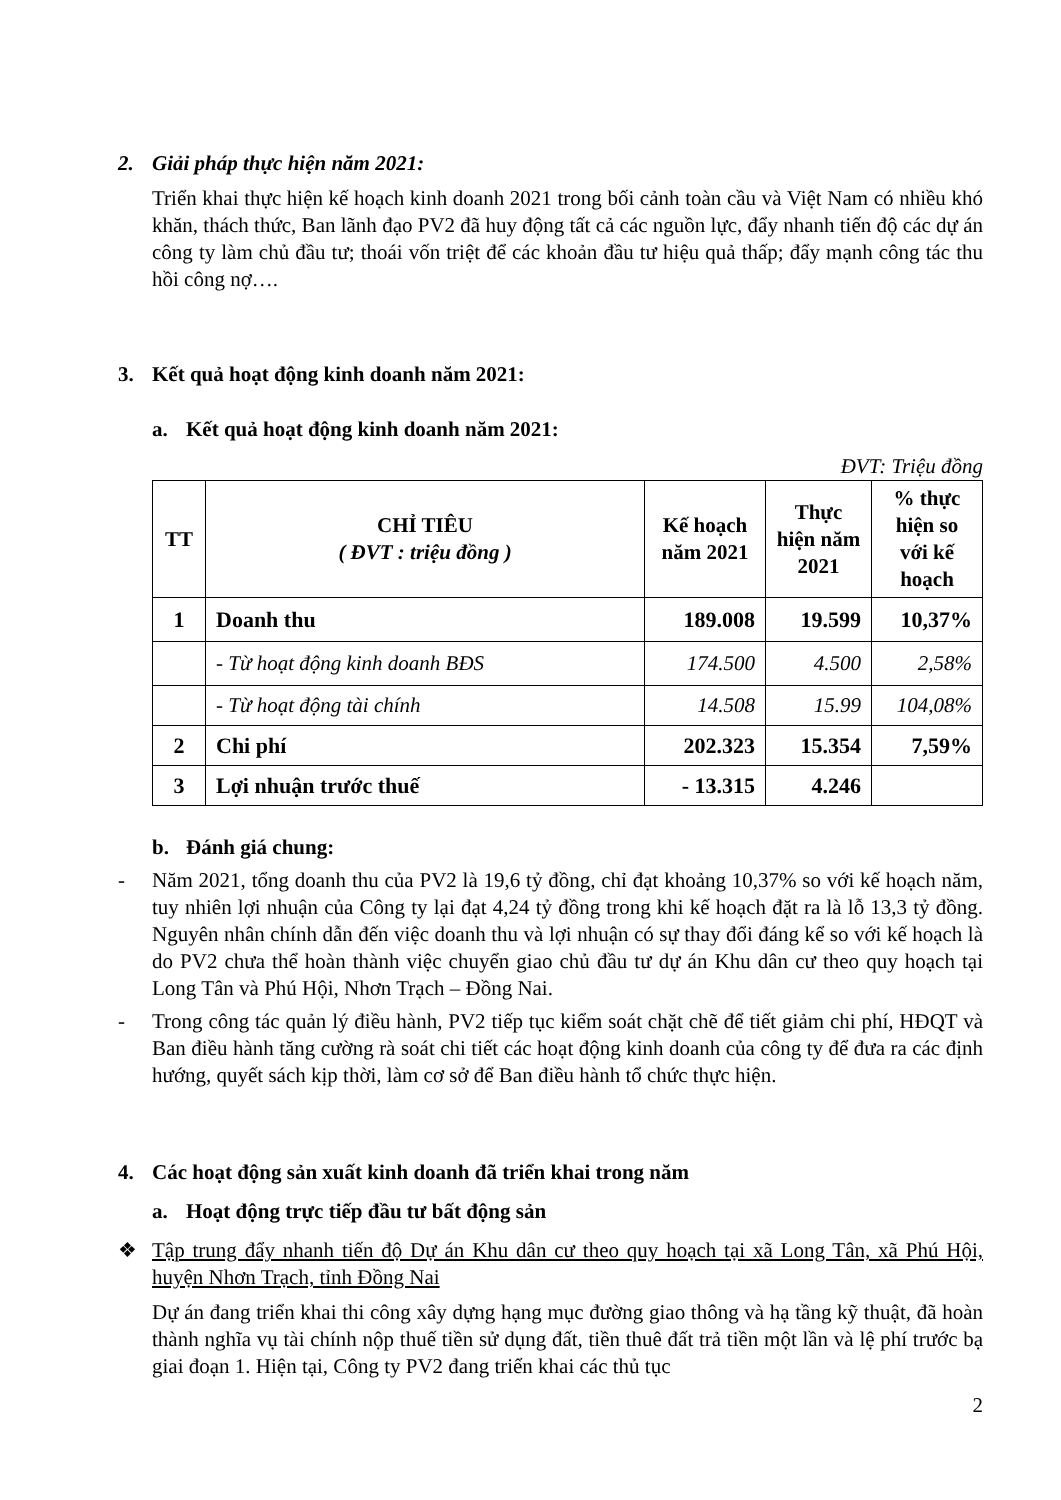2. Giải pháp thực hiện năm 2021:
Triển khai thực hiện kế hoạch kinh doanh 2021 trong bối cảnh toàn cầu và Việt Nam có nhiều khó khăn, thách thức, Ban lãnh đạo PV2 đã huy động tất cả các nguồn lực, đẩy nhanh tiến độ các dự án công ty làm chủ đầu tư; thoái vốn triệt để các khoản đầu tư hiệu quả thấp; đẩy mạnh công tác thu hồi công nợ….
3. Kết quả hoạt động kinh doanh năm 2021:
a. Kết quả hoạt động kinh doanh năm 2021:
ĐVT: Triệu đồng
| TT | CHỈ TIÊU ( ĐVT : triệu đồng ) | Kế hoạch năm 2021 | Thực hiện năm 2021 | % thực hiện so với kế hoạch |
| --- | --- | --- | --- | --- |
| 1 | Doanh thu | 189.008 | 19.599 | 10,37% |
| | - Từ hoạt động kinh doanh BĐS | 174.500 | 4.500 | 2,58% |
| | - Từ hoạt động tài chính | 14.508 | 15.99 | 104,08% |
| 2 | Chi phí | 202.323 | 15.354 | 7,59% |
| 3 | Lợi nhuận trước thuế | - 13.315 | 4.246 | |
b. Đánh giá chung:
- Năm 2021, tổng doanh thu của PV2 là 19,6 tỷ đồng, chỉ đạt khoảng 10,37% so với kế hoạch năm, tuy nhiên lợi nhuận của Công ty lại đạt 4,24 tỷ đồng trong khi kế hoạch đặt ra là lỗ 13,3 tỷ đồng. Nguyên nhân chính dẫn đến việc doanh thu và lợi nhuận có sự thay đổi đáng kể so với kế hoạch là do PV2 chưa thể hoàn thành việc chuyển giao chủ đầu tư dự án Khu dân cư theo quy hoạch tại Long Tân và Phú Hội, Nhơn Trạch – Đồng Nai.
- Trong công tác quản lý điều hành, PV2 tiếp tục kiểm soát chặt chẽ để tiết giảm chi phí, HĐQT và Ban điều hành tăng cường rà soát chi tiết các hoạt động kinh doanh của công ty để đưa ra các định hướng, quyết sách kịp thời, làm cơ sở để Ban điều hành tổ chức thực hiện.
4. Các hoạt động sản xuất kinh doanh đã triển khai trong năm
a. Hoạt động trực tiếp đầu tư bất động sản
❖ Tập trung đẩy nhanh tiến độ Dự án Khu dân cư theo quy hoạch tại xã Long Tân, xã Phú Hội, huyện Nhơn Trạch, tỉnh Đồng Nai
Dự án đang triển khai thi công xây dựng hạng mục đường giao thông và hạ tầng kỹ thuật, đã hoàn thành nghĩa vụ tài chính nộp thuế tiền sử dụng đất, tiền thuê đất trả tiền một lần và lệ phí trước bạ giai đoạn 1. Hiện tại, Công ty PV2 đang triển khai các thủ tục
2